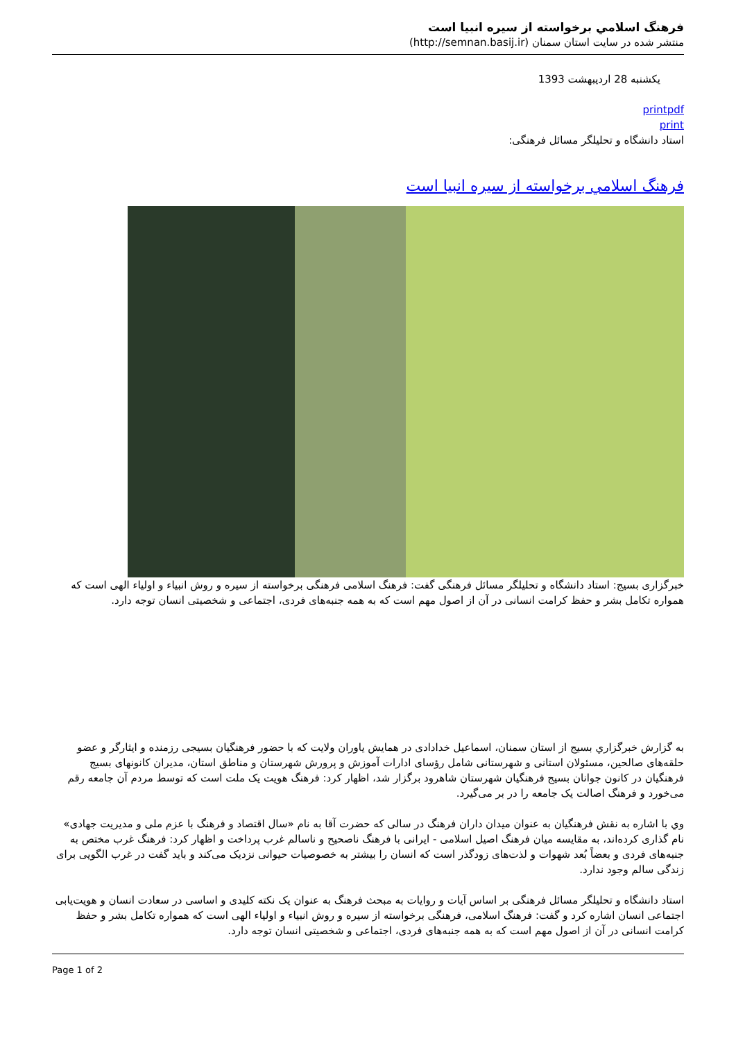فرهنگ اسلامي برخواسته از سيره انبيا است
منتشر شده در سایت استان سمنان (http://semnan.basij.ir)
یکشنبه 28 اردیبهشت 1393
printpdf
print
استاد دانشگاه و تحلیلگر مسائل فرهنگی:
فرهنگ اسلامي برخواسته از سيره انبيا است
خبرگزاری بسیج: استاد دانشگاه و تحلیلگر مسائل فرهنگی گفت: فرهنگ اسلامی فرهنگی برخواسته از سیره و روش انبیاء و اولیاء الهی است که همواره تکامل بشر و حفظ کرامت انسانی در آن از اصول مهم است که به همه جنبه‌های فردی، اجتماعی و شخصیتی انسان توجه دارد.
به گزارش خبرگزاري بسيج از استان سمنان، اسماعیل خدادادی در همایش یاوران ولایت که با حضور فرهنگیان بسیجی رزمنده و ایثارگر و عضو حلقه‌های صالحین، مسئولان استانی و شهرستانی شامل رؤسای ادارات آموزش و پرورش شهرستان و مناطق استان، مدیران کانونهای بسیج فرهنگیان در کانون جوانان بسیج فرهنگیان شهرستان شاهرود برگزار شد، اظهار کرد: فرهنگ هویت یک ملت است که توسط مردم آن جامعه رقم می‌خورد و فرهنگ اصالت یک جامعه را در بر می‌گیرد.
وي با اشاره به نقش فرهنگیان به عنوان میدان داران فرهنگ در سالی که حضرت آقا به نام «سال اقتصاد و فرهنگ با عزم ملی و مدیریت جهادی» نام گذاری کرده‌اند، به مقایسه میان فرهنگ اصیل اسلامی - ایرانی با فرهنگ ناصحیح و ناسالم غرب پرداخت و اظهار کرد: فرهنگ غرب مختص به جنبه‌های فردی و بعضاً بُعد شهوات و لذت‌های زودگذر است که انسان را بیشتر به خصوصیات حیوانی نزدیک می‌کند و باید گفت در غرب الگویی برای زندگی سالم وجود ندارد.
استاد دانشگاه و تحلیلگر مسائل فرهنگی بر اساس آیات و روایات به مبحث فرهنگ به عنوان یک نکته کلیدی و اساسی در سعادت انسان و هویت‌یابی اجتماعی انسان اشاره کرد و گفت: فرهنگ اسلامی، فرهنگی برخواسته از سیره و روش انبیاء و اولیاء الهی است که همواره تکامل بشر و حفظ کرامت انسانی در آن از اصول مهم است که به همه جنبه‌های فردی، اجتماعی و شخصیتی انسان توجه دارد.
Page 1 of 2